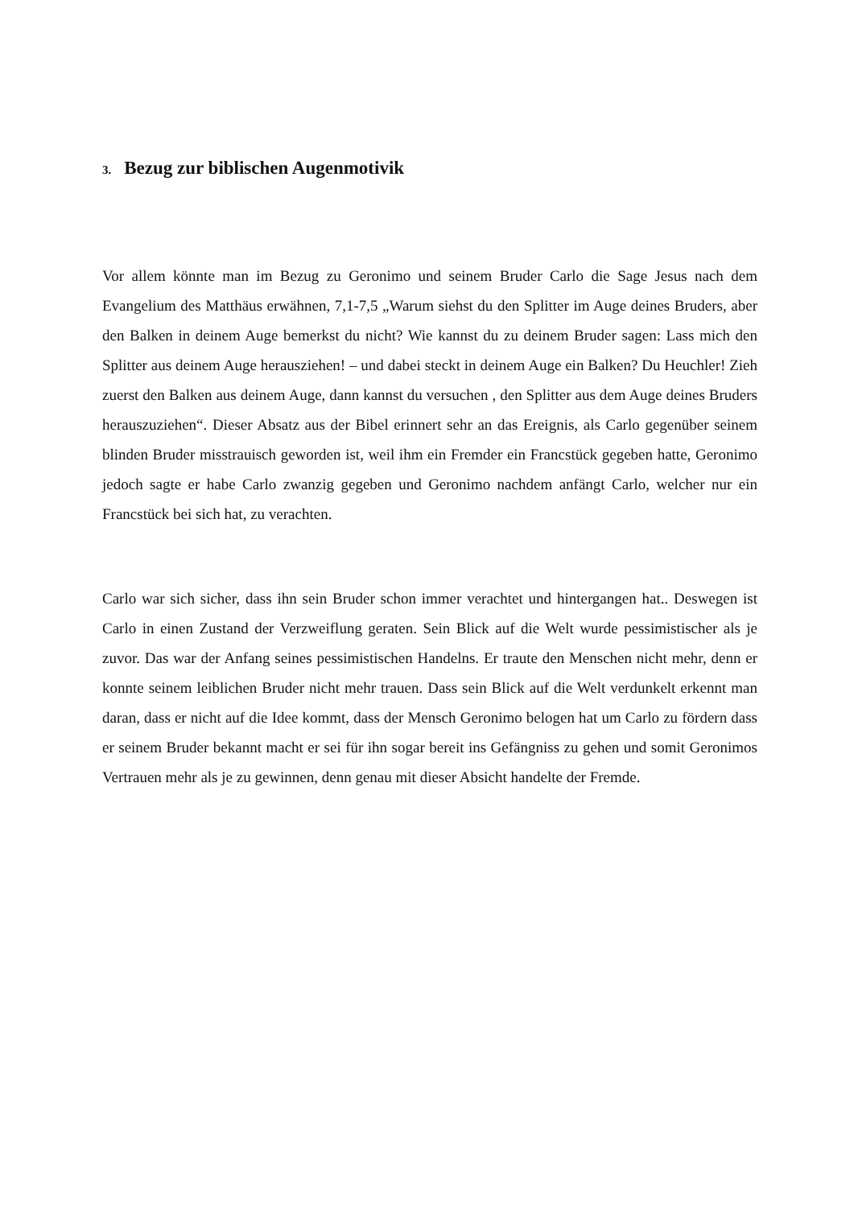3. Bezug zur biblischen Augenmotivik
Vor allem könnte man im Bezug zu Geronimo und seinem Bruder Carlo die Sage Jesus nach dem Evangelium des Matthäus erwähnen, 7,1-7,5 „Warum siehst du den Splitter im Auge deines Bruders, aber den Balken in deinem Auge bemerkst du nicht? Wie kannst du zu deinem Bruder sagen: Lass mich den Splitter aus deinem Auge herausziehen! – und dabei steckt in deinem Auge ein Balken? Du Heuchler! Zieh zuerst den Balken aus deinem Auge, dann kannst du versuchen , den Splitter aus dem Auge deines Bruders herauszuziehen“. Dieser Absatz aus der Bibel erinnert sehr an das Ereignis, als Carlo gegenüber seinem blinden Bruder misstrauisch geworden ist, weil ihm ein Fremder ein Francstück gegeben hatte, Geronimo jedoch sagte er habe Carlo zwanzig gegeben und Geronimo nachdem anfängt Carlo, welcher nur ein Francstück bei sich hat, zu verachten.
Carlo war sich sicher, dass ihn sein Bruder schon immer verachtet und hintergangen hat.. Deswegen ist Carlo in einen Zustand der Verzweiflung geraten. Sein Blick auf die Welt wurde pessimistischer als je zuvor. Das war der Anfang seines pessimistischen Handelns. Er traute den Menschen nicht mehr, denn er konnte seinem leiblichen Bruder nicht mehr trauen. Dass sein Blick auf die Welt verdunkelt erkennt man daran, dass er nicht auf die Idee kommt, dass der Mensch Geronimo belogen hat um Carlo zu fördern dass er seinem Bruder bekannt macht er sei für ihn sogar bereit ins Gefängniss zu gehen und somit Geronimos Vertrauen mehr als je zu gewinnen, denn genau mit dieser Absicht handelte der Fremde.